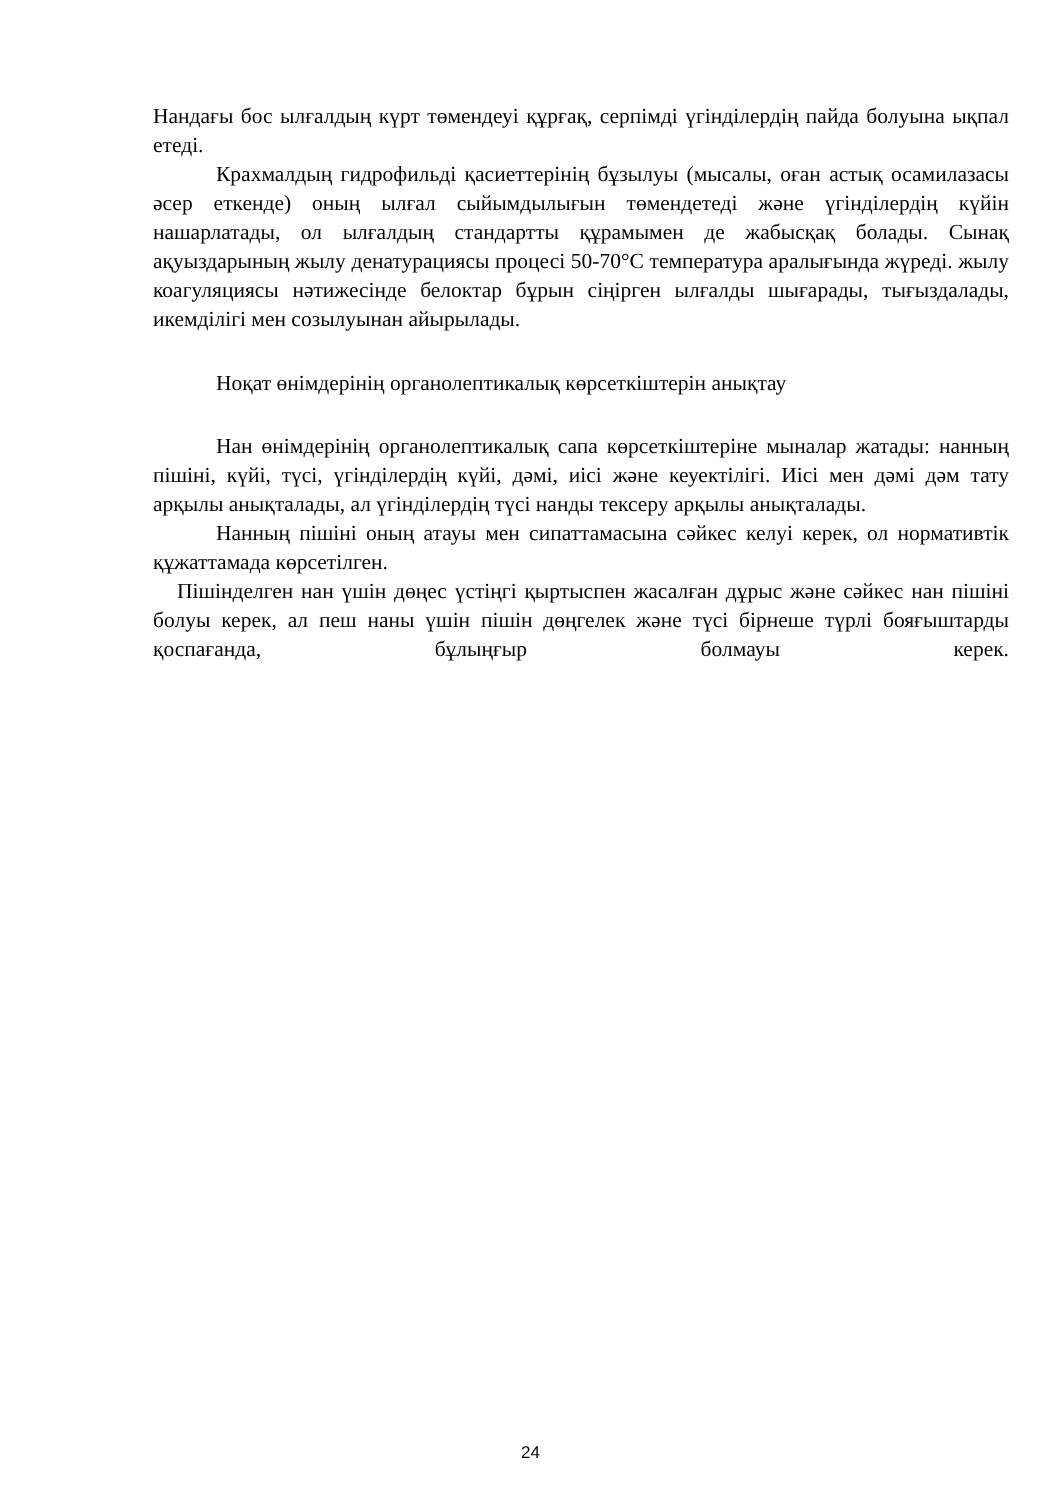Нандағы бос ылғалдың күрт төмендеуі құрғақ, серпімді үгінділердің пайда болуына ықпал етеді.
Крахмалдың гидрофильді қасиеттерінің бұзылуы (мысалы, оған астық осамилазасы әсер еткенде) оның ылғал сыйымдылығын төмендетеді және үгінділердің күйін нашарлатады, ол ылғалдың стандартты құрамымен де жабысқақ болады. Сынақ ақуыздарының жылу денатурациясы процесі 50-70°C температура аралығында жүреді. жылу коагуляциясы нәтижесінде белоктар бұрын сіңірген ылғалды шығарады, тығыздалады, икемділігі мен созылуынан айырылады.
Ноқат өнімдерінің органолептикалық көрсеткіштерін анықтау
Нан өнімдерінің органолептикалық сапа көрсеткіштеріне мыналар жатады: нанның пішіні, күйі, түсі, үгінділердің күйі, дәмі, иісі және кеуектілігі. Иісі мен дәмі дәм тату арқылы анықталады, ал үгінділердің түсі нанды тексеру арқылы анықталады.
Нанның пішіні оның атауы мен сипаттамасына сәйкес келуі керек, ол нормативтік құжаттамада көрсетілген.
Пішінделген нан үшін дөңес үстіңгі қыртыспен жасалған дұрыс және сәйкес нан пішіні болуы керек, ал пеш наны үшін пішін дөңгелек және түсі бірнеше түрлі бояғыштарды қоспағанда, бұлыңғыр болмауы керек.
24